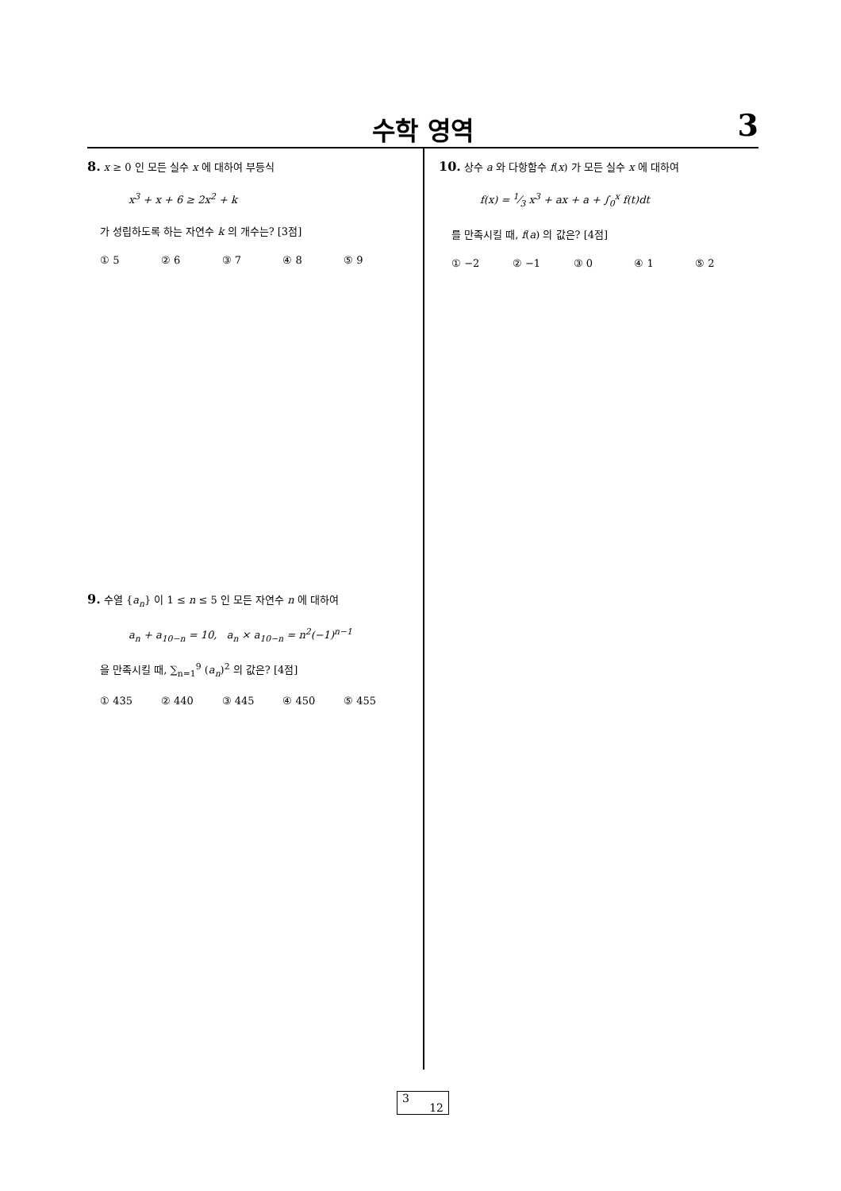수학 영역
3
8. x ≥ 0 인 모든 실수 x 에 대하여 부등식
x<sup>3</sup> + x + 6 ≥ 2x<sup>2</sup> + k
가 성립하도록 하는 자연수 k 의 개수는? [3점]
① 5 ② 6 ③ 7 ④ 8 ⑤ 9
9. 수열 {a<sub>n</sub>} 이 1 ≤ n ≤ 5 인 모든 자연수 n 에 대하여
a<sub>n</sub> + a<sub>10−n</sub> = 10, a<sub>n</sub> × a<sub>10−n</sub> = n<sup>2</sup>(−1)<sup>n−1</sup>
을 만족시킬 때, ∑<sub>n=1</sub><sup>9</sup> (a<sub>n</sub>)<sup>2</sup> 의 값은? [4점]
① 435 ② 440 ③ 445 ④ 450 ⑤ 455
10. 상수 a 와 다항함수 f(x) 가 모든 실수 x 에 대하여
f(x) = 1⁄3 x<sup>3</sup> + ax + a + ∫<sub>0</sub><sup>x</sup> f(t)dt
를 만족시킬 때, f(a) 의 값은? [4점]
① −2 ② −1 ③ 0 ④ 1 ⑤ 2
3
12